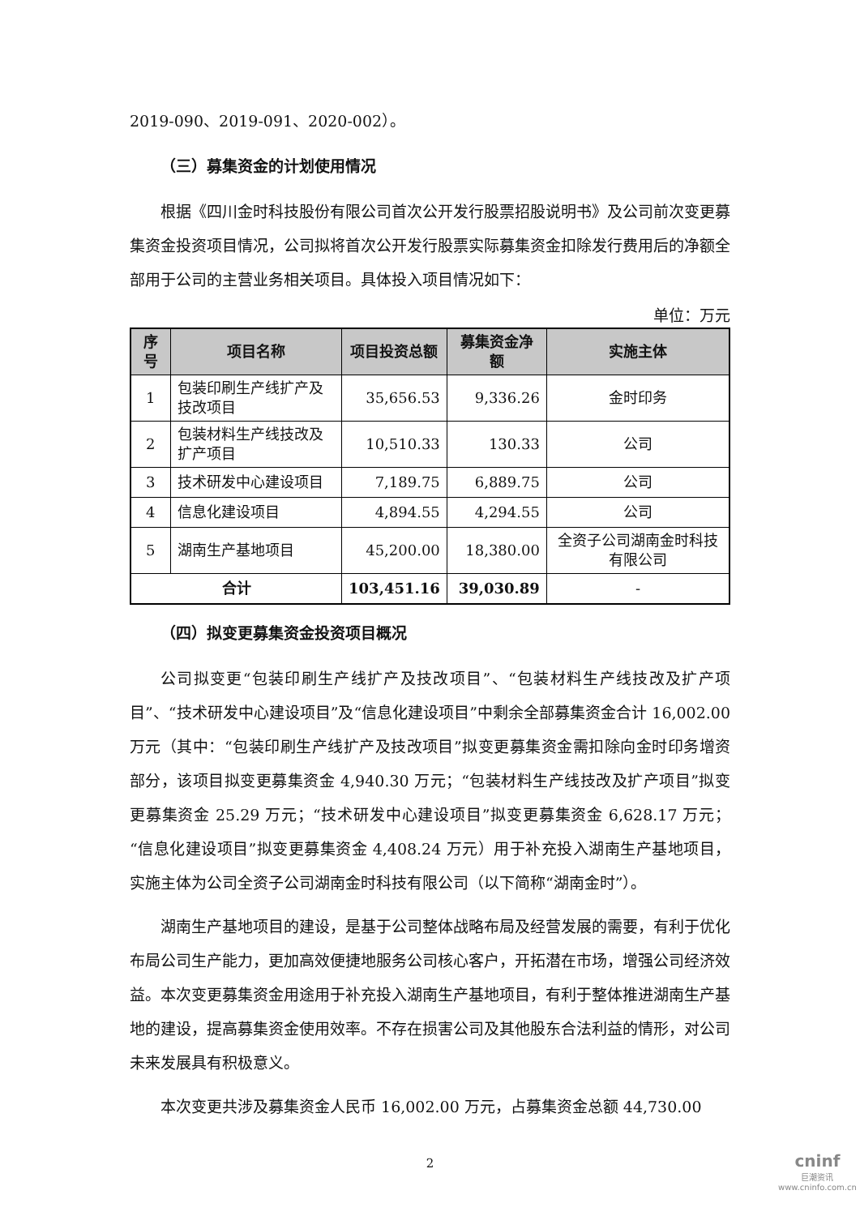2019-090、2019-091、2020-002）。
（三）募集资金的计划使用情况
根据《四川金时科技股份有限公司首次公开发行股票招股说明书》及公司前次变更募集资金投资项目情况，公司拟将首次公开发行股票实际募集资金扣除发行费用后的净额全部用于公司的主营业务相关项目。具体投入项目情况如下：
单位：万元
| 序号 | 项目名称 | 项目投资总额 | 募集资金净额 | 实施主体 |
| --- | --- | --- | --- | --- |
| 1 | 包装印刷生产线扩产及技改项目 | 35,656.53 | 9,336.26 | 金时印务 |
| 2 | 包装材料生产线技改及扩产项目 | 10,510.33 | 130.33 | 公司 |
| 3 | 技术研发中心建设项目 | 7,189.75 | 6,889.75 | 公司 |
| 4 | 信息化建设项目 | 4,894.55 | 4,294.55 | 公司 |
| 5 | 湖南生产基地项目 | 45,200.00 | 18,380.00 | 全资子公司湖南金时科技有限公司 |
| 合计 | | 103,451.16 | 39,030.89 | - |
（四）拟变更募集资金投资项目概况
公司拟变更“包装印刷生产线扩产及技改项目”、“包装材料生产线技改及扩产项目”、“技术研发中心建设项目”及“信息化建设项目”中剩余全部募集资金合计 16,002.00 万元（其中：“包装印刷生产线扩产及技改项目”拟变更募集资金需扣除向金时印务增资部分，该项目拟变更募集资金 4,940.30 万元；“包装材料生产线技改及扩产项目”拟变更募集资金 25.29 万元；“技术研发中心建设项目”拟变更募集资金 6,628.17 万元；“信息化建设项目”拟变更募集资金 4,408.24 万元）用于补充投入湖南生产基地项目，实施主体为公司全资子公司湖南金时科技有限公司（以下简称“湖南金时”）。
湖南生产基地项目的建设，是基于公司整体战略布局及经营发展的需要，有利于优化布局公司生产能力，更加高效便捷地服务公司核心客户，开拓潜在市场，增强公司经济效益。本次变更募集资金用途用于补充投入湖南生产基地项目，有利于整体推进湖南生产基地的建设，提高募集资金使用效率。不存在损害公司及其他股东合法利益的情形，对公司未来发展具有积极意义。
本次变更共涉及募集资金人民币 16,002.00 万元，占募集资金总额 44,730.00
2
cninf
巨潮资讯
www.cninfo.com.cn